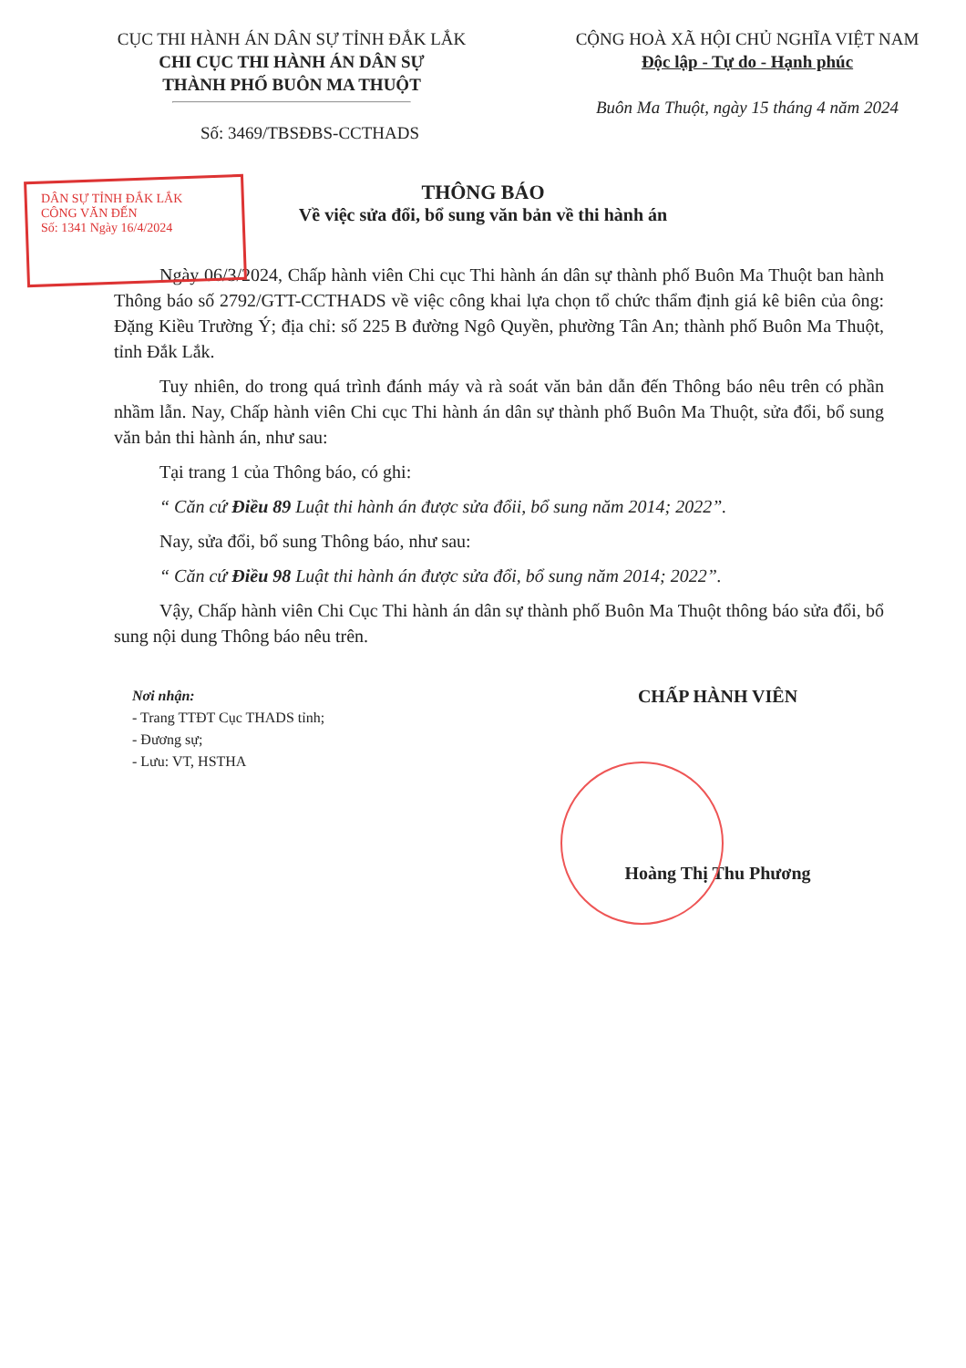CỤC THI HÀNH ÁN DÂN SỰ TỈNH ĐẮK LẮK
CHI CỤC THI HÀNH ÁN DÂN SỰ
THÀNH PHỐ BUÔN MA THUỘT
Số: 3469/TBSĐBS-CCTHADS
CỘNG HOÀ XÃ HỘI CHỦ NGHĨA VIỆT NAM
Độc lập - Tự do - Hạnh phúc
Buôn Ma Thuột, ngày 15 tháng 4 năm 2024
THÔNG BÁO
Về việc sửa đổi, bổ sung văn bản về thi hành án
DÂN SỰ TỈNH ĐẮK LẮK
CÔNG VĂN ĐẾN
Số: 1341 Ngày 16/4/2024
Ngày 06/3/2024, Chấp hành viên Chi cục Thi hành án dân sự thành phố Buôn Ma Thuột ban hành Thông báo số 2792/GTT-CCTHADS về việc công khai lựa chọn tổ chức thẩm định giá kê biên của ông: Đặng Kiều Trường Ý; địa chỉ: số 225 B đường Ngô Quyền, phường Tân An; thành phố Buôn Ma Thuột, tỉnh Đắk Lắk.
Tuy nhiên, do trong quá trình đánh máy và rà soát văn bản dẫn đến Thông báo nêu trên có phần nhầm lẫn. Nay, Chấp hành viên Chi cục Thi hành án dân sự thành phố Buôn Ma Thuột, sửa đổi, bổ sung văn bản thi hành án, như sau:
Tại trang 1 của Thông báo, có ghi:
“ Căn cứ Điều 89 Luật thi hành án được sửa đổii, bổ sung năm 2014; 2022”.
Nay, sửa đổi, bổ sung Thông báo, như sau:
“ Căn cứ Điều 98 Luật thi hành án được sửa đổi, bổ sung năm 2014; 2022”.
Vậy, Chấp hành viên Chi Cục Thi hành án dân sự thành phố Buôn Ma Thuột thông báo sửa đổi, bổ sung nội dung Thông báo nêu trên.
Nơi nhận:
- Trang TTĐT Cục THADS tỉnh;
- Đương sự;
- Lưu: VT, HSTHA
CHẤP HÀNH VIÊN
Hoàng Thị Thu Phương